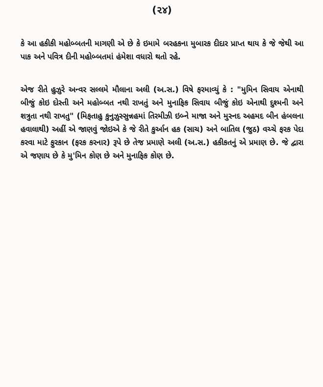(૨૪)
કે આ હકીકી મહોબ્બતની માગણી એ છે કે ઇમામે બરહકના મુબારક દીદાર પ્રાપ્ત થાય કે જે જેથી આ પાક અને પવિત્ર દીની મહોબ્બતમાં હંમેશા વધારો થતો રહે.
એજ રીતે હુઝુરે અન્વર સલ્લમે મૌલાના અલી (અ.સ.) વિષે ફરમાવ્યું કે : "મુમિન સિવાય એનાથી બીજું કોઇ દોસ્તી અને મહોબ્બત નથી રાખતું અને મુનાફિક સિવાય બીજું કોઇ એનાથી દુશ્મની અને શત્રુતા નથી રાખતુ" (મિફતાહુ કુનુઝુસ્સુન્નહમાં તિરમીઝી ઇબ્ને માજા અને મુસ્નદ અહમદ બીન હંબલના હવાલાથી) અહીં એ જાણવું જોઇએ કે જે રીતે કુર્આન હક (સાચ) અને બાતિલ (જુઠ) વચ્ચે ફરક પેદા કરવા માટે ફુરકાન (ફરક કરનાર) રૂપે છે તેજ પ્રમાણે અલી (અ.સ.) હકીકતનું એ પ્રમાણ છે. જે દ્વારા એ જણાય છે કે મુ'મિન કોણ છે અને મુનાફિક કોણ છે.